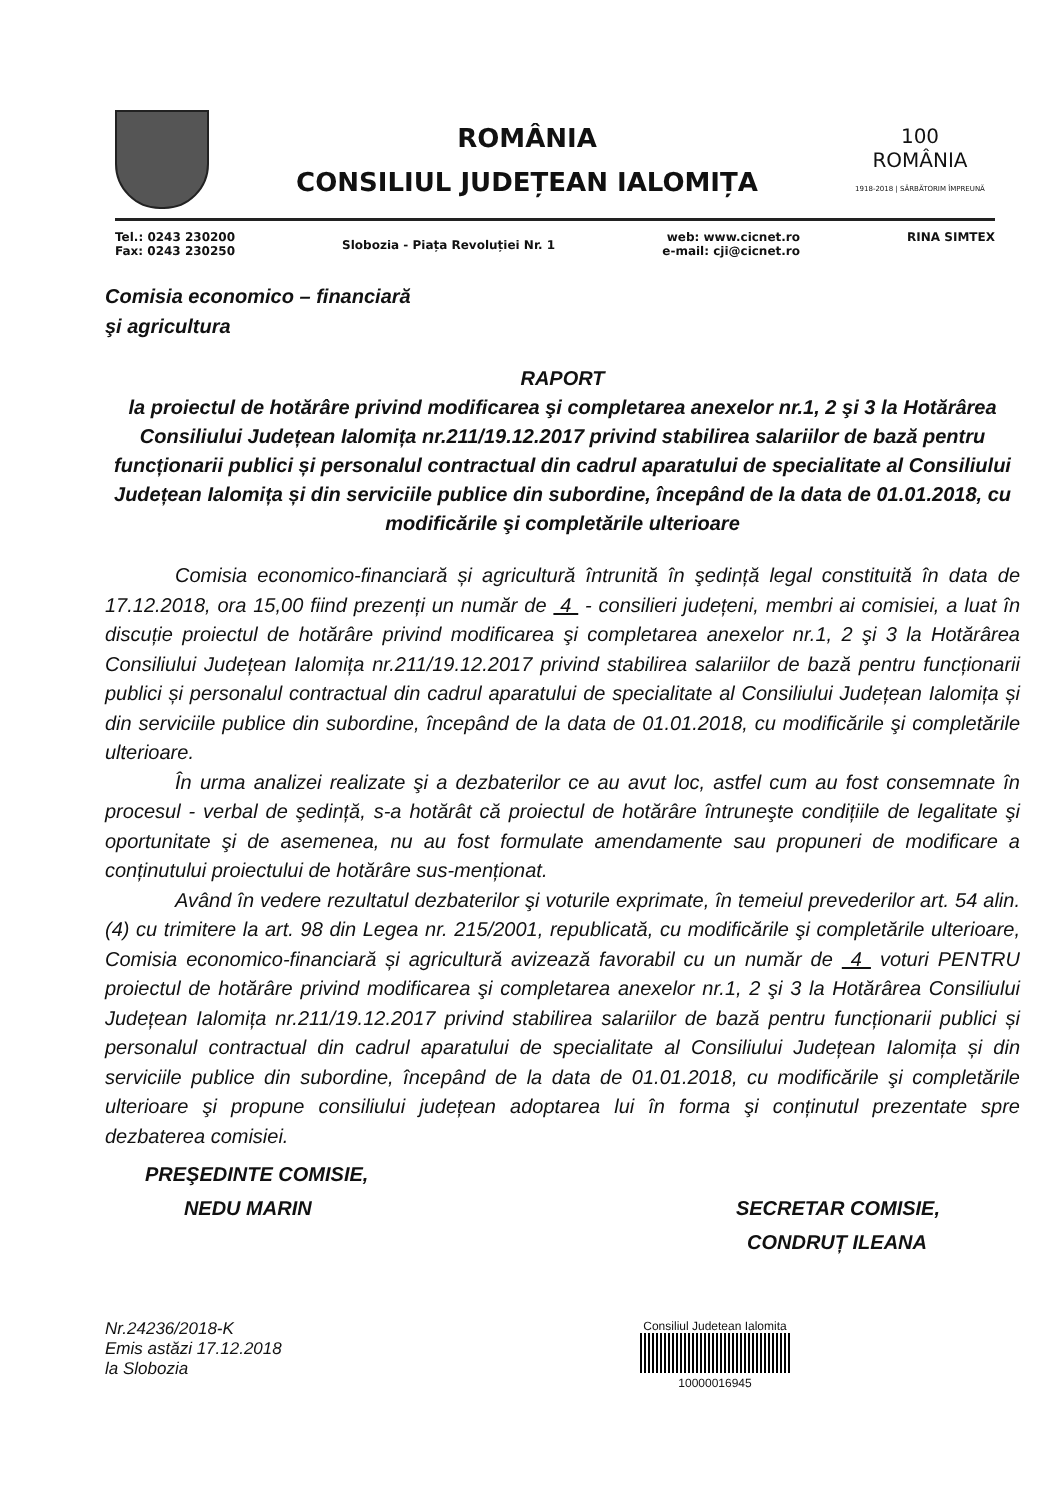ROMÂNIA
CONSILIUL JUDEȚEAN IALOMIȚA
100
ROMÂNIA
1918-2018 | SĂRBĂTORIM ÎMPREUNĂ
Tel.: 0243 230200
Fax: 0243 230250
Slobozia - Piața Revoluției Nr. 1
web: www.cicnet.ro
e-mail: cji@cicnet.ro
RINA SIMTEX
Comisia economico – financiară
şi agricultura
RAPORT
la proiectul de hotărâre privind modificarea şi completarea anexelor nr.1, 2 şi 3 la Hotărârea Consiliului Județean Ialomița nr.211/19.12.2017 privind stabilirea salariilor de bază pentru funcționarii publici și personalul contractual din cadrul aparatului de specialitate al Consiliului Județean Ialomița și din serviciile publice din subordine, începând de la data de 01.01.2018, cu modificările şi completările ulterioare
Comisia economico-financiară și agricultură întrunită în şedință legal constituită în data de 17.12.2018, ora 15,00 fiind prezenți un număr de 4 - consilieri județeni, membri ai comisiei, a luat în discuție proiectul de hotărâre privind modificarea şi completarea anexelor nr.1, 2 şi 3 la Hotărârea Consiliului Județean Ialomița nr.211/19.12.2017 privind stabilirea salariilor de bază pentru funcționarii publici și personalul contractual din cadrul aparatului de specialitate al Consiliului Județean Ialomița și din serviciile publice din subordine, începând de la data de 01.01.2018, cu modificările şi completările ulterioare.
În urma analizei realizate şi a dezbaterilor ce au avut loc, astfel cum au fost consemnate în procesul - verbal de şedință, s-a hotărât că proiectul de hotărâre întruneşte condițiile de legalitate şi oportunitate şi de asemenea, nu au fost formulate amendamente sau propuneri de modificare a conținutului proiectului de hotărâre sus-menționat.
Având în vedere rezultatul dezbaterilor şi voturile exprimate, în temeiul prevederilor art. 54 alin. (4) cu trimitere la art. 98 din Legea nr. 215/2001, republicată, cu modificările şi completările ulterioare, Comisia economico-financiară și agricultură avizează favorabil cu un număr de 4 voturi PENTRU proiectul de hotărâre privind modificarea şi completarea anexelor nr.1, 2 şi 3 la Hotărârea Consiliului Județean Ialomița nr.211/19.12.2017 privind stabilirea salariilor de bază pentru funcționarii publici și personalul contractual din cadrul aparatului de specialitate al Consiliului Județean Ialomița și din serviciile publice din subordine, începând de la data de 01.01.2018, cu modificările şi completările ulterioare şi propune consiliului județean adoptarea lui în forma şi conținutul prezentate spre dezbaterea comisiei.
PREŞEDINTE COMISIE,
NEDU MARIN
SECRETAR COMISIE,
CONDRUȚ ILEANA
Nr.24236/2018-K
Emis astăzi 17.12.2018
la Slobozia
Consiliul Judetean Ialomita
10000016945